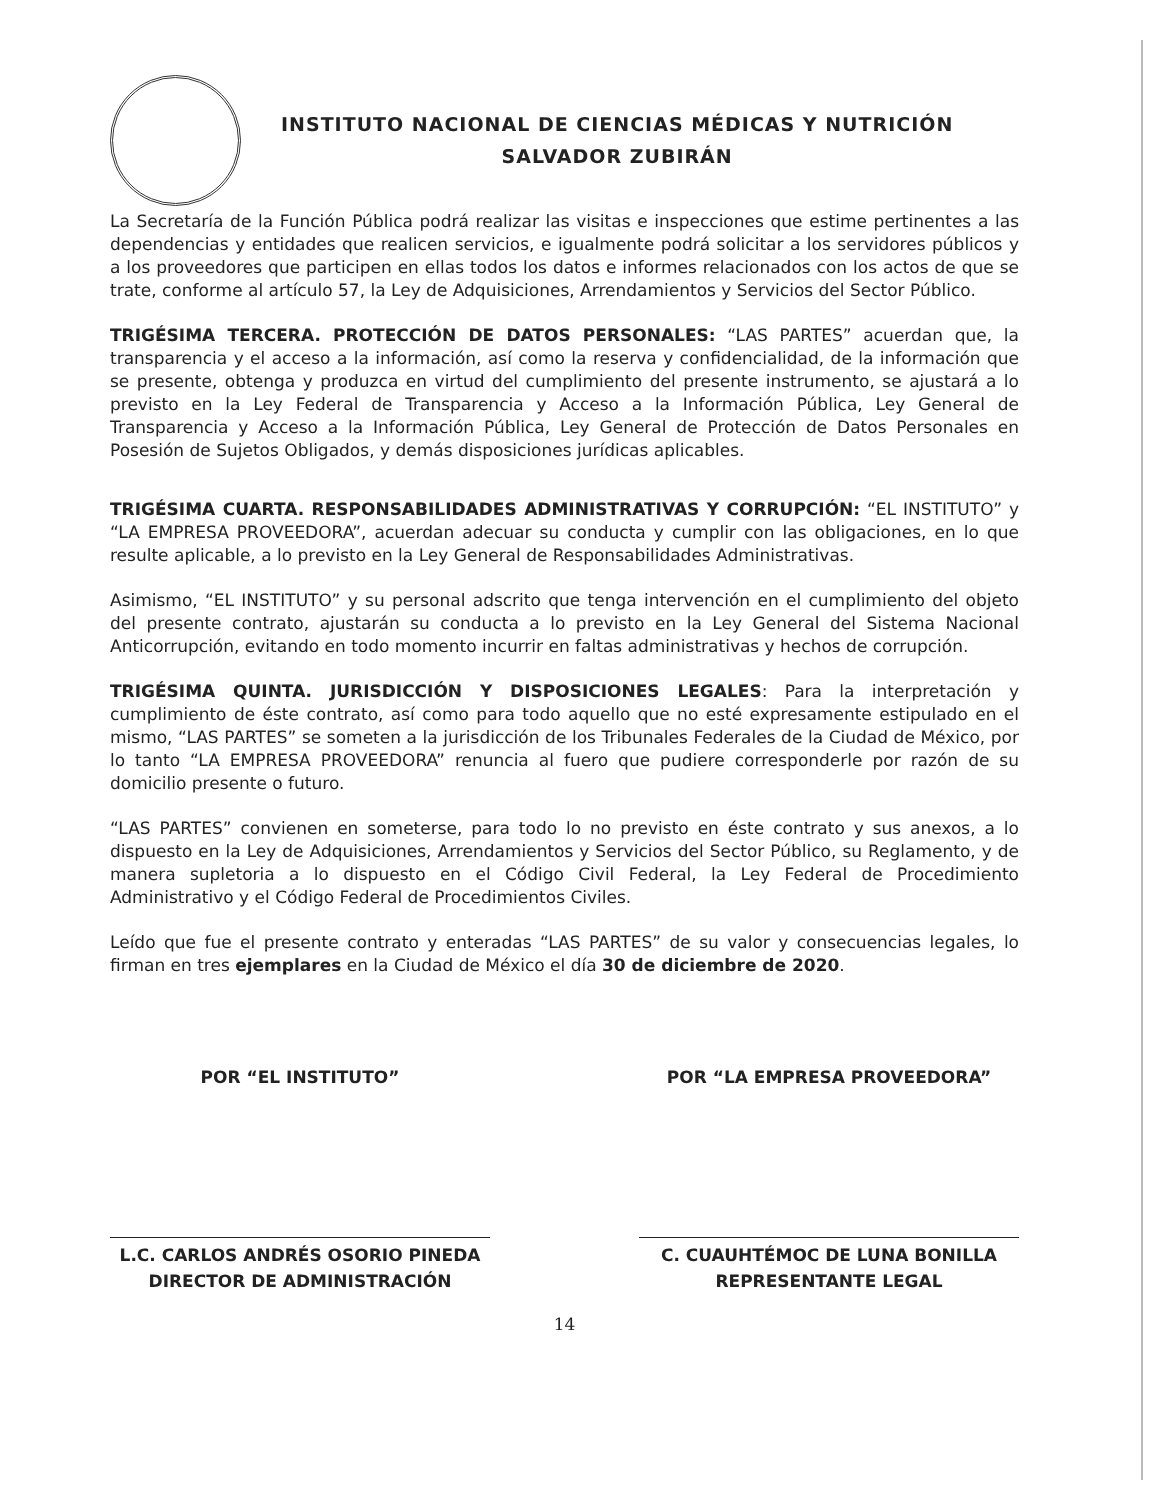INSTITUTO NACIONAL DE CIENCIAS MÉDICAS Y NUTRICIÓN
SALVADOR ZUBIRÁN
La Secretaría de la Función Pública podrá realizar las visitas e inspecciones que estime pertinentes a las dependencias y entidades que realicen servicios, e igualmente podrá solicitar a los servidores públicos y a los proveedores que participen en ellas todos los datos e informes relacionados con los actos de que se trate, conforme al artículo 57, la Ley de Adquisiciones, Arrendamientos y Servicios del Sector Público.
TRIGÉSIMA TERCERA. PROTECCIÓN DE DATOS PERSONALES: “LAS PARTES” acuerdan que, la transparencia y el acceso a la información, así como la reserva y confidencialidad, de la información que se presente, obtenga y produzca en virtud del cumplimiento del presente instrumento, se ajustará a lo previsto en la Ley Federal de Transparencia y Acceso a la Información Pública, Ley General de Transparencia y Acceso a la Información Pública, Ley General de Protección de Datos Personales en Posesión de Sujetos Obligados, y demás disposiciones jurídicas aplicables.
TRIGÉSIMA CUARTA. RESPONSABILIDADES ADMINISTRATIVAS Y CORRUPCIÓN: “EL INSTITUTO” y “LA EMPRESA PROVEEDORA”, acuerdan adecuar su conducta y cumplir con las obligaciones, en lo que resulte aplicable, a lo previsto en la Ley General de Responsabilidades Administrativas.
Asimismo, “EL INSTITUTO” y su personal adscrito que tenga intervención en el cumplimiento del objeto del presente contrato, ajustarán su conducta a lo previsto en la Ley General del Sistema Nacional Anticorrupción, evitando en todo momento incurrir en faltas administrativas y hechos de corrupción.
TRIGÉSIMA QUINTA. JURISDICCIÓN Y DISPOSICIONES LEGALES: Para la interpretación y cumplimiento de éste contrato, así como para todo aquello que no esté expresamente estipulado en el mismo, “LAS PARTES” se someten a la jurisdicción de los Tribunales Federales de la Ciudad de México, por lo tanto “LA EMPRESA PROVEEDORA” renuncia al fuero que pudiere corresponderle por razón de su domicilio presente o futuro.
“LAS PARTES” convienen en someterse, para todo lo no previsto en éste contrato y sus anexos, a lo dispuesto en la Ley de Adquisiciones, Arrendamientos y Servicios del Sector Público, su Reglamento, y de manera supletoria a lo dispuesto en el Código Civil Federal, la Ley Federal de Procedimiento Administrativo y el Código Federal de Procedimientos Civiles.
Leído que fue el presente contrato y enteradas “LAS PARTES” de su valor y consecuencias legales, lo firman en tres ejemplares en la Ciudad de México el día 30 de diciembre de 2020.
POR “EL INSTITUTO”
L.C. CARLOS ANDRÉS OSORIO PINEDA
DIRECTOR DE ADMINISTRACIÓN
POR “LA EMPRESA PROVEEDORA”
C. CUAUHTÉMOC DE LUNA BONILLA
REPRESENTANTE LEGAL
14